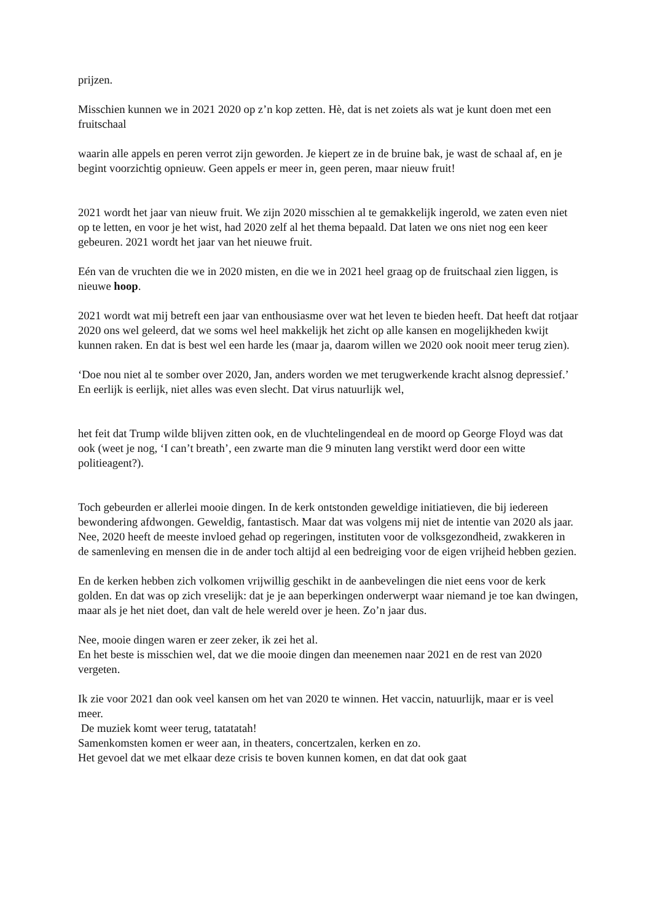prijzen.
Misschien kunnen we in 2021 2020 op z’n kop zetten. Hè, dat is net zoiets als wat je kunt doen met een fruitschaal
waarin alle appels en peren verrot zijn geworden. Je kiepert ze in de bruine bak, je wast de schaal af, en je begint voorzichtig opnieuw. Geen appels er meer in, geen peren, maar nieuw fruit!
2021 wordt het jaar van nieuw fruit. We zijn 2020 misschien al te gemakkelijk ingerold, we zaten even niet op te letten, en voor je het wist, had 2020 zelf al het thema bepaald. Dat laten we ons niet nog een keer gebeuren. 2021 wordt het jaar van het nieuwe fruit.
Eén van de vruchten die we in 2020 misten, en die we in 2021 heel graag op de fruitschaal zien liggen, is nieuwe hoop.
2021 wordt wat mij betreft een jaar van enthousiasme over wat het leven te bieden heeft. Dat heeft dat rotjaar 2020 ons wel geleerd, dat we soms wel heel makkelijk het zicht op alle kansen en mogelijkheden kwijt kunnen raken. En dat is best wel een harde les (maar ja, daarom willen we 2020 ook nooit meer terug zien).
‘Doe nou niet al te somber over 2020, Jan, anders worden we met terugwerkende kracht alsnog depressief.’ En eerlijk is eerlijk, niet alles was even slecht. Dat virus natuurlijk wel,
het feit dat Trump wilde blijven zitten ook, en de vluchtelingendeal en de moord op George Floyd was dat ook (weet je nog, ‘I can’t breath’, een zwarte man die 9 minuten lang verstikt werd door een witte politieagent?).
Toch gebeurden er allerlei mooie dingen. In de kerk ontstonden geweldige initiatieven, die bij iedereen bewondering afdwongen. Geweldig, fantastisch. Maar dat was volgens mij niet de intentie van 2020 als jaar. Nee, 2020 heeft de meeste invloed gehad op regeringen, instituten voor de volksgezondheid, zwakkeren in de samenleving en mensen die in de ander toch altijd al een bedreiging voor de eigen vrijheid hebben gezien.
En de kerken hebben zich volkomen vrijwillig geschikt in de aanbevelingen die niet eens voor de kerk golden. En dat was op zich vreselijk: dat je je aan beperkingen onderwerpt waar niemand je toe kan dwingen, maar als je het niet doet, dan valt de hele wereld over je heen. Zo’n jaar dus.
Nee, mooie dingen waren er zeer zeker, ik zei het al.
En het beste is misschien wel, dat we die mooie dingen dan meenemen naar 2021 en de rest van 2020 vergeten.
Ik zie voor 2021 dan ook veel kansen om het van 2020 te winnen. Het vaccin, natuurlijk, maar er is veel meer.
De muziek komt weer terug, tatatatah!
Samenkomsten komen er weer aan, in theaters, concertzalen, kerken en zo.
Het gevoel dat we met elkaar deze crisis te boven kunnen komen, en dat dat ook gaat